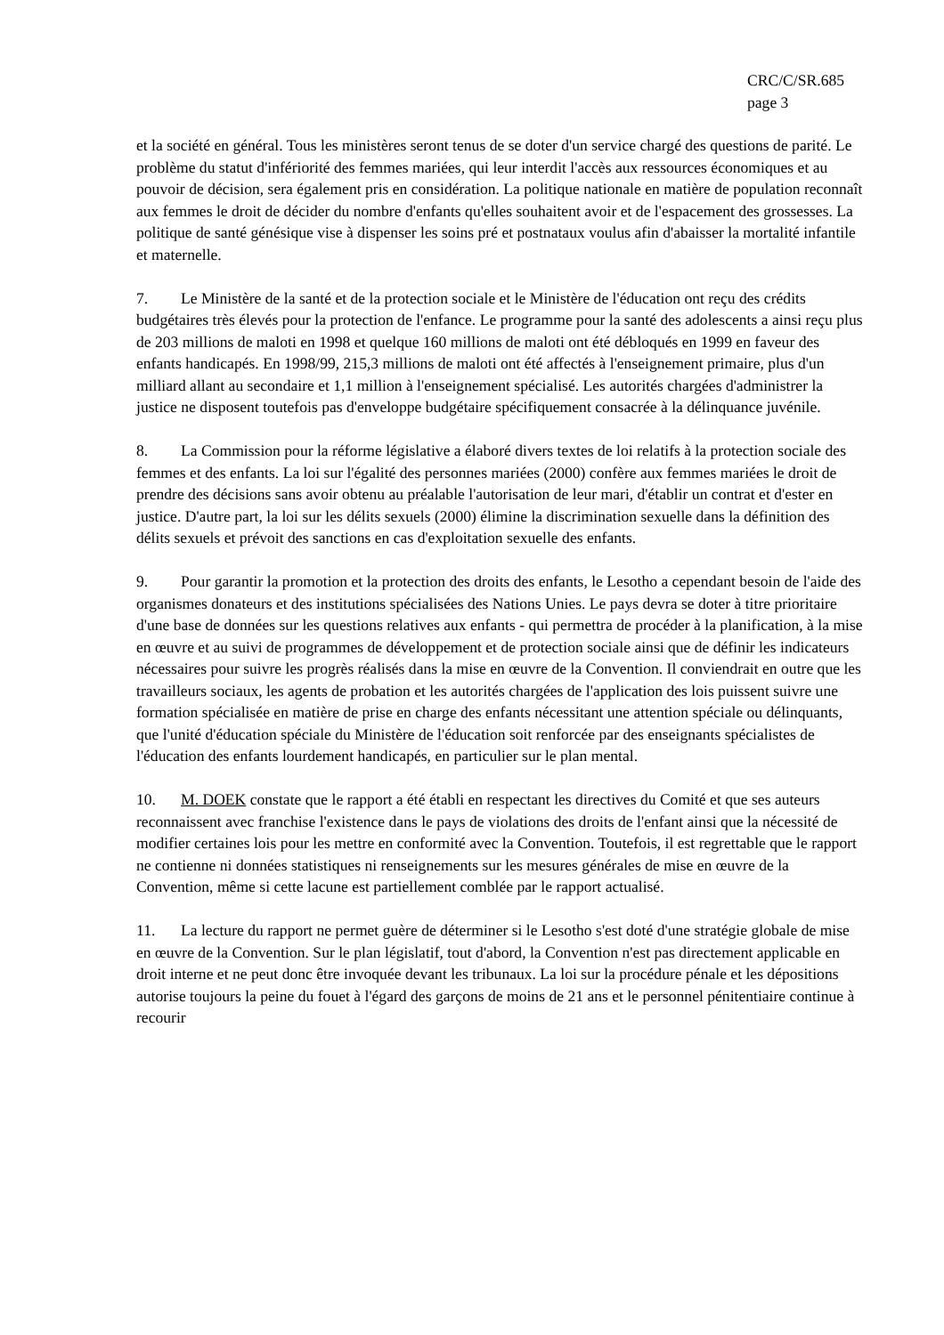CRC/C/SR.685
page 3
et la société en général. Tous les ministères seront tenus de se doter d'un service chargé des questions de parité. Le problème du statut d'infériorité des femmes mariées, qui leur interdit l'accès aux ressources économiques et au pouvoir de décision, sera également pris en considération. La politique nationale en matière de population reconnaît aux femmes le droit de décider du nombre d'enfants qu'elles souhaitent avoir et de l'espacement des grossesses. La politique de santé génésique vise à dispenser les soins pré et postnataux voulus afin d'abaisser la mortalité infantile et maternelle.
7. Le Ministère de la santé et de la protection sociale et le Ministère de l'éducation ont reçu des crédits budgétaires très élevés pour la protection de l'enfance. Le programme pour la santé des adolescents a ainsi reçu plus de 203 millions de maloti en 1998 et quelque 160 millions de maloti ont été débloqués en 1999 en faveur des enfants handicapés. En 1998/99, 215,3 millions de maloti ont été affectés à l'enseignement primaire, plus d'un milliard allant au secondaire et 1,1 million à l'enseignement spécialisé. Les autorités chargées d'administrer la justice ne disposent toutefois pas d'enveloppe budgétaire spécifiquement consacrée à la délinquance juvénile.
8. La Commission pour la réforme législative a élaboré divers textes de loi relatifs à la protection sociale des femmes et des enfants. La loi sur l'égalité des personnes mariées (2000) confère aux femmes mariées le droit de prendre des décisions sans avoir obtenu au préalable l'autorisation de leur mari, d'établir un contrat et d'ester en justice. D'autre part, la loi sur les délits sexuels (2000) élimine la discrimination sexuelle dans la définition des délits sexuels et prévoit des sanctions en cas d'exploitation sexuelle des enfants.
9. Pour garantir la promotion et la protection des droits des enfants, le Lesotho a cependant besoin de l'aide des organismes donateurs et des institutions spécialisées des Nations Unies. Le pays devra se doter à titre prioritaire d'une base de données sur les questions relatives aux enfants - qui permettra de procéder à la planification, à la mise en œuvre et au suivi de programmes de développement et de protection sociale ainsi que de définir les indicateurs nécessaires pour suivre les progrès réalisés dans la mise en œuvre de la Convention. Il conviendrait en outre que les travailleurs sociaux, les agents de probation et les autorités chargées de l'application des lois puissent suivre une formation spécialisée en matière de prise en charge des enfants nécessitant une attention spéciale ou délinquants, que l'unité d'éducation spéciale du Ministère de l'éducation soit renforcée par des enseignants spécialistes de l'éducation des enfants lourdement handicapés, en particulier sur le plan mental.
10. M. DOEK constate que le rapport a été établi en respectant les directives du Comité et que ses auteurs reconnaissent avec franchise l'existence dans le pays de violations des droits de l'enfant ainsi que la nécessité de modifier certaines lois pour les mettre en conformité avec la Convention. Toutefois, il est regrettable que le rapport ne contienne ni données statistiques ni renseignements sur les mesures générales de mise en œuvre de la Convention, même si cette lacune est partiellement comblée par le rapport actualisé.
11. La lecture du rapport ne permet guère de déterminer si le Lesotho s'est doté d'une stratégie globale de mise en œuvre de la Convention. Sur le plan législatif, tout d'abord, la Convention n'est pas directement applicable en droit interne et ne peut donc être invoquée devant les tribunaux. La loi sur la procédure pénale et les dépositions autorise toujours la peine du fouet à l'égard des garçons de moins de 21 ans et le personnel pénitentiaire continue à recourir